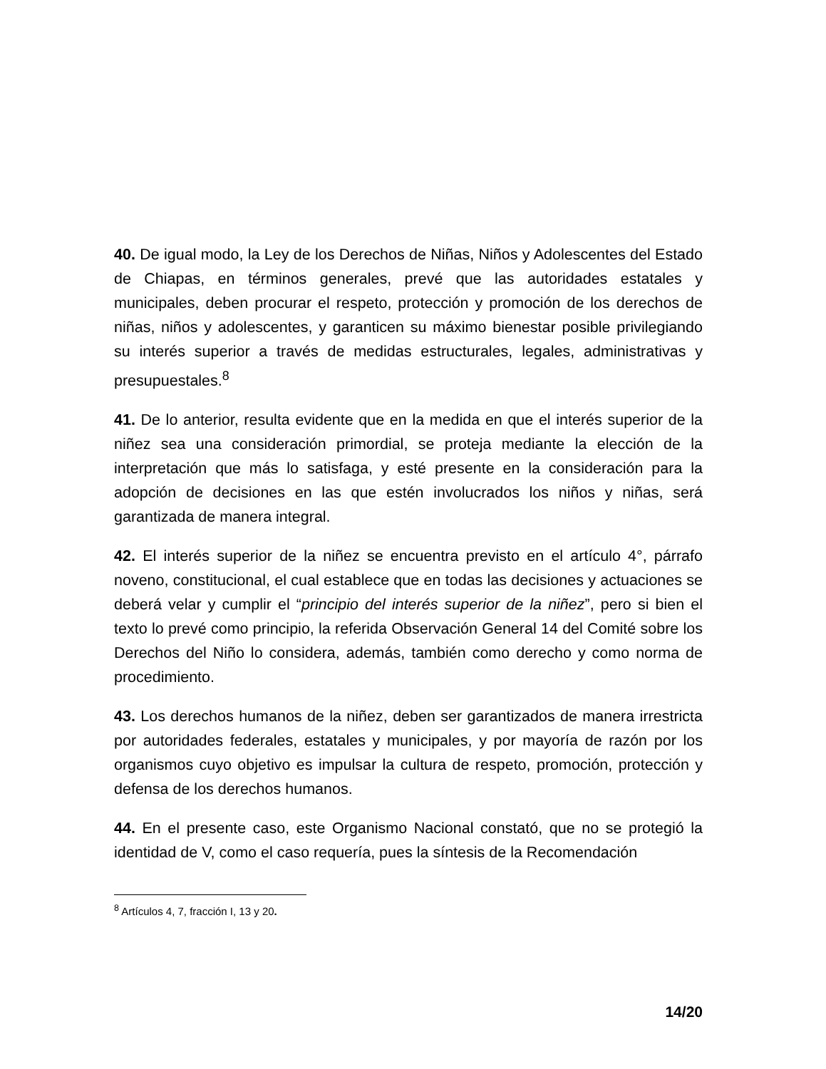40. De igual modo, la Ley de los Derechos de Niñas, Niños y Adolescentes del Estado de Chiapas, en términos generales, prevé que las autoridades estatales y municipales, deben procurar el respeto, protección y promoción de los derechos de niñas, niños y adolescentes, y garanticen su máximo bienestar posible privilegiando su interés superior a través de medidas estructurales, legales, administrativas y presupuestales.<sup>8</sup>
41. De lo anterior, resulta evidente que en la medida en que el interés superior de la niñez sea una consideración primordial, se proteja mediante la elección de la interpretación que más lo satisfaga, y esté presente en la consideración para la adopción de decisiones en las que estén involucrados los niños y niñas, será garantizada de manera integral.
42. El interés superior de la niñez se encuentra previsto en el artículo 4°, párrafo noveno, constitucional, el cual establece que en todas las decisiones y actuaciones se deberá velar y cumplir el “principio del interés superior de la niñez”, pero si bien el texto lo prevé como principio, la referida Observación General 14 del Comité sobre los Derechos del Niño lo considera, además, también como derecho y como norma de procedimiento.
43. Los derechos humanos de la niñez, deben ser garantizados de manera irrestricta por autoridades federales, estatales y municipales, y por mayoría de razón por los organismos cuyo objetivo es impulsar la cultura de respeto, promoción, protección y defensa de los derechos humanos.
44. En el presente caso, este Organismo Nacional constató, que no se protegió la identidad de V, como el caso requería, pues la síntesis de la Recomendación
<sup>8</sup> Artículos 4, 7, fracción I, 13 y 20.
14/20